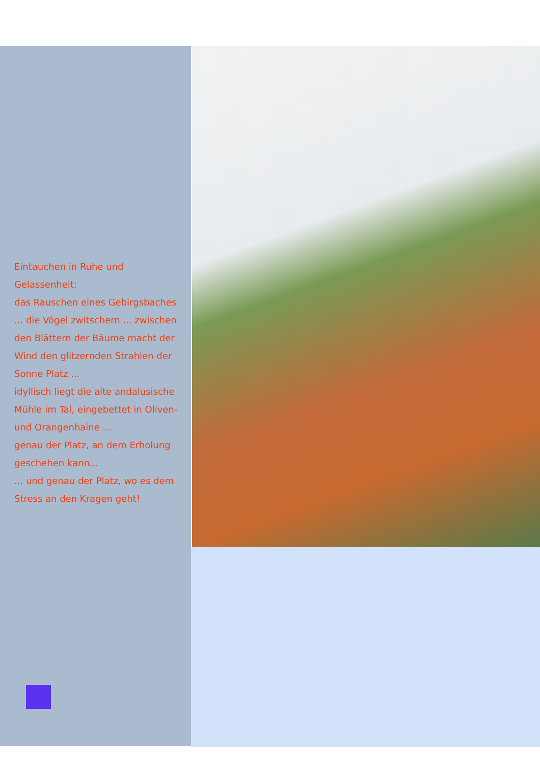Eintauchen in Ruhe und Gelassenheit:
das Rauschen eines Gebirgsbaches ... die Vögel zwitschern ... zwischen den Blättern der Bäume macht der Wind den glitzernden Strahlen der Sonne Platz ...
idyllisch liegt die alte andalusische Mühle im Tal, eingebettet in Oliven- und Orangenhaine ...
genau der Platz, an dem Erholung geschehen kann...
... und genau der Platz, wo es dem Stress an den Kragen geht!